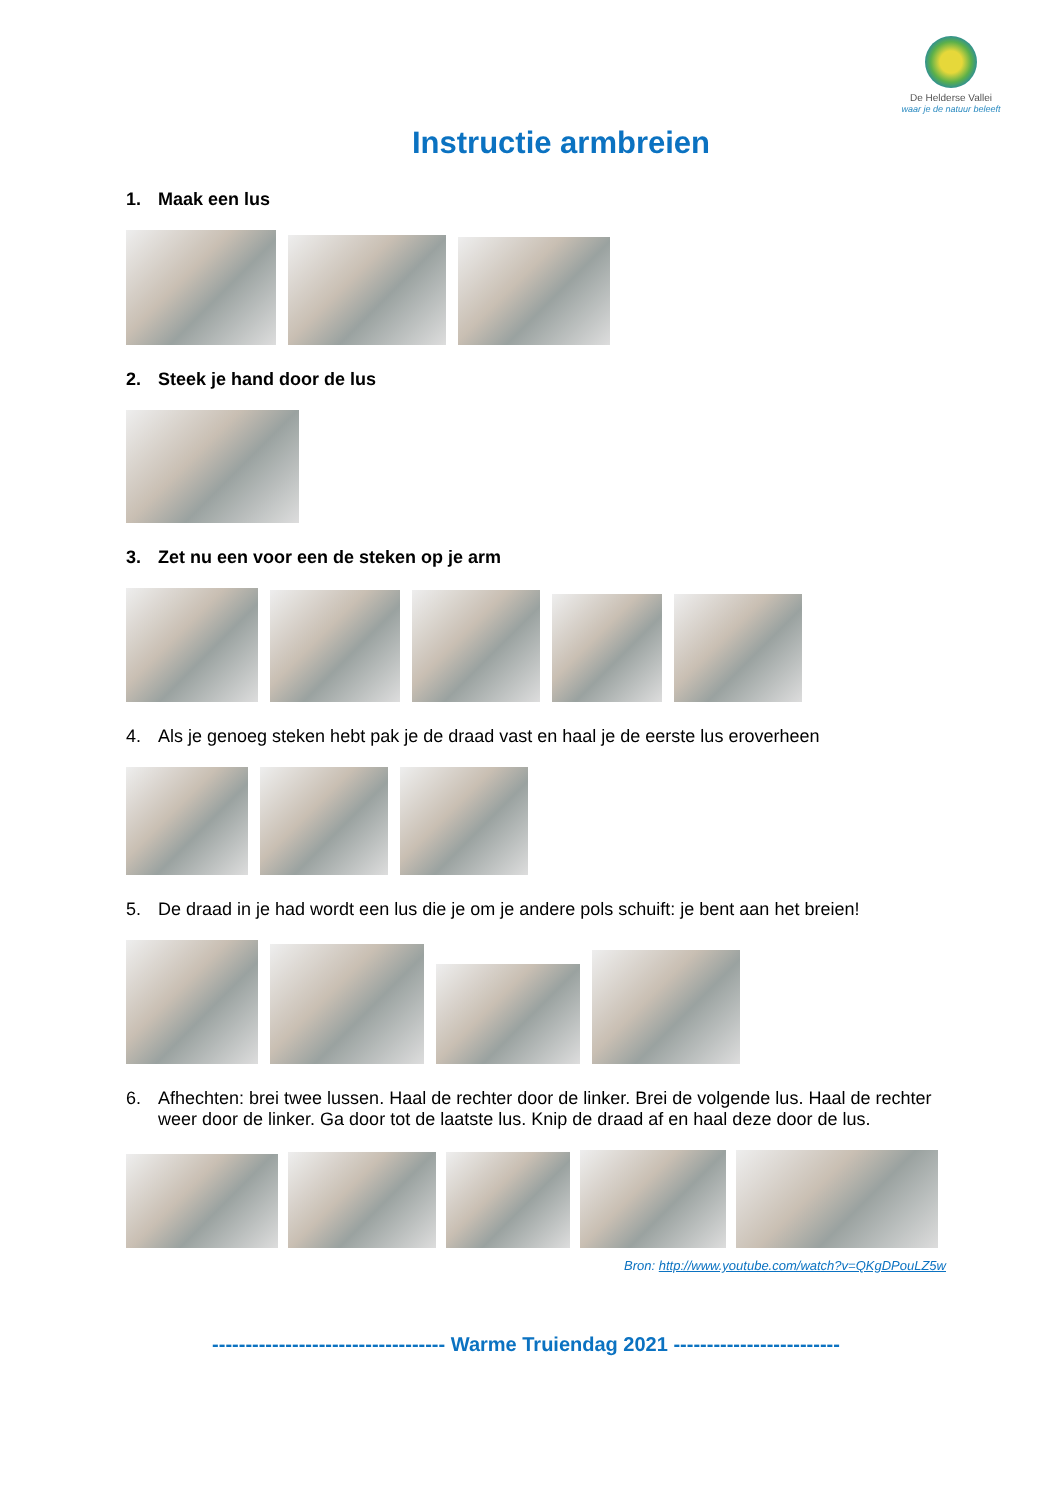De Helderse Vallei
waar je de natuur beleeft
Instructie armbreien
1. Maak een lus
2. Steek je hand door de lus
3. Zet nu een voor een de steken op je arm
4. Als je genoeg steken hebt pak je de draad vast en haal je de eerste lus eroverheen
5. De draad in je had wordt een lus die je om je andere pols schuift: je bent aan het breien!
6. Afhechten: brei twee lussen. Haal de rechter door de linker. Brei de volgende lus. Haal de rechter weer door de linker. Ga door tot de laatste lus. Knip de draad af en haal deze door de lus.
Bron: http://www.youtube.com/watch?v=QKgDPouLZ5w
----------------------------------- Warme Truiendag 2021 -------------------------